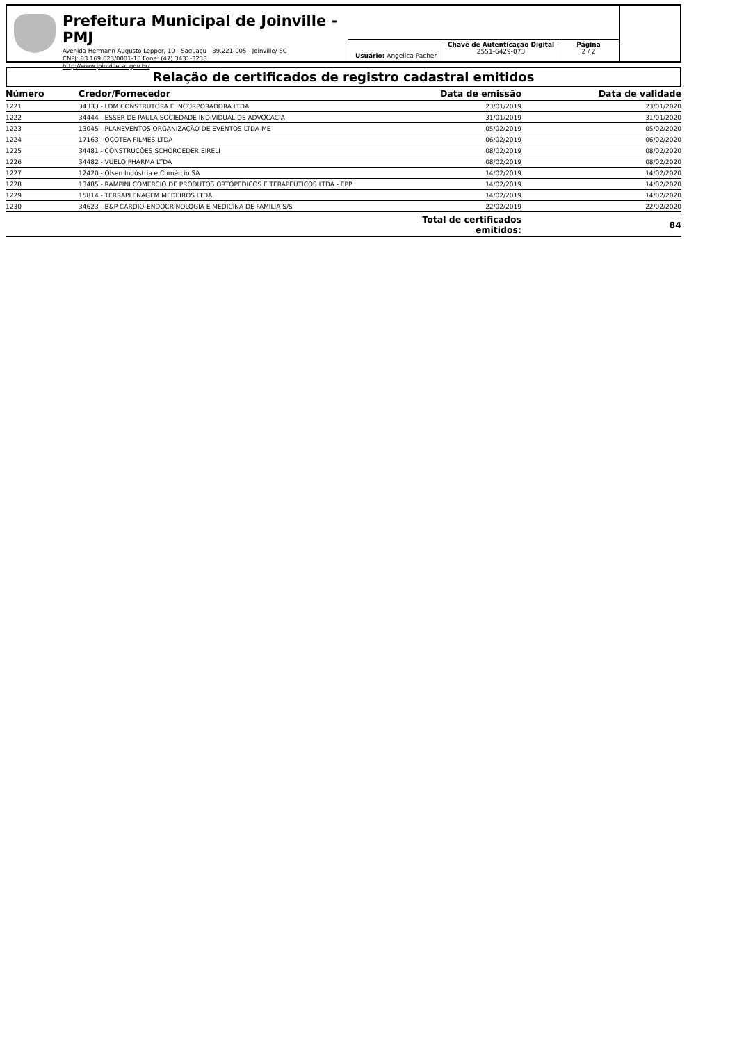Prefeitura Municipal de Joinville - PMJ
Avenida Hermann Augusto Lepper, 10 - Saguaçu - 89.221-005 - Joinville/ SC
CNPJ: 83.169.623/0001-10 Fone: (47) 3431-3233
http://www.joinville.sc.gov.br/
Usuário: Angelica Pacher
Chave de Autenticação Digital
2551-6429-073
Página
2 / 2
Relação de certificados de registro cadastral emitidos
| Número | Credor/Fornecedor | Data de emissão | Data de validade |
| --- | --- | --- | --- |
| 1221 | 34333 - LDM CONSTRUTORA E INCORPORADORA LTDA | 23/01/2019 | 23/01/2020 |
| 1222 | 34444 - ESSER DE PAULA SOCIEDADE INDIVIDUAL DE ADVOCACIA | 31/01/2019 | 31/01/2020 |
| 1223 | 13045 - PLANEVENTOS ORGANIZAÇÃO DE EVENTOS LTDA-ME | 05/02/2019 | 05/02/2020 |
| 1224 | 17163 - OCOTEA FILMES LTDA | 06/02/2019 | 06/02/2020 |
| 1225 | 34481 - CONSTRUÇÕES SCHOROEDER EIRELI | 08/02/2019 | 08/02/2020 |
| 1226 | 34482 - VUELO PHARMA LTDA | 08/02/2019 | 08/02/2020 |
| 1227 | 12420 - Olsen Indústria e Comércio SA | 14/02/2019 | 14/02/2020 |
| 1228 | 13485 - RAMPINI COMERCIO DE PRODUTOS ORTOPEDICOS E TERAPEUTICOS LTDA - EPP | 14/02/2019 | 14/02/2020 |
| 1229 | 15814 - TERRAPLENAGEM MEDEIROS LTDA | 14/02/2019 | 14/02/2020 |
| 1230 | 34623 - B&P CARDIO-ENDOCRINOLOGIA E MEDICINA DE FAMILIA S/S | 22/02/2019 | 22/02/2020 |
| | | Total de certificados emitidos: | 84 |